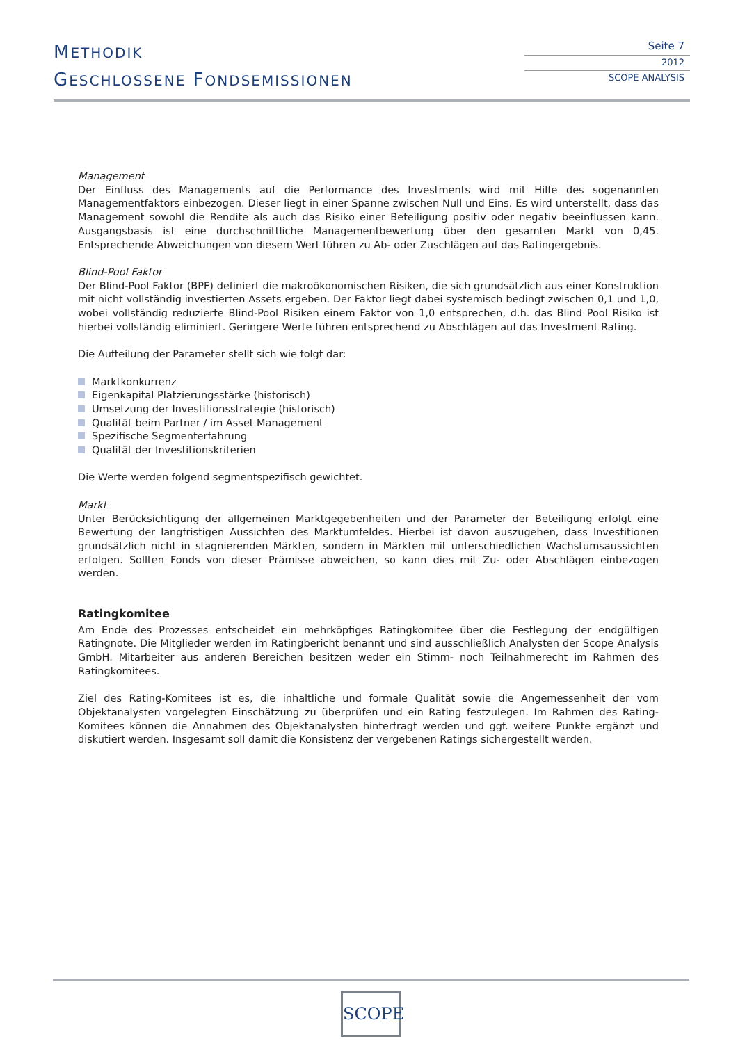METHODIK
GESCHLOSSENE FONDSEMISSIONEN
Seite 7
2012
SCOPE ANALYSIS
Management
Der Einfluss des Managements auf die Performance des Investments wird mit Hilfe des sogenannten Managementfaktors einbezogen. Dieser liegt in einer Spanne zwischen Null und Eins. Es wird unterstellt, dass das Management sowohl die Rendite als auch das Risiko einer Beteiligung positiv oder negativ beeinflussen kann. Ausgangsbasis ist eine durchschnitt­liche Managementbewertung über den gesamten Markt von 0,45. Entsprechende Abweichungen von diesem Wert führen zu Ab- oder Zuschlägen auf das Ratingergebnis.
Blind-Pool Faktor
Der Blind-Pool Faktor (BPF) definiert die makroökonomischen Risiken, die sich grundsätzlich aus einer Konstruktion mit nicht vollständig investierten Assets ergeben. Der Faktor liegt dabei systemisch bedingt zwischen 0,1 und 1,0, wobei voll­ständig reduzierte Blind-Pool Risiken einem Faktor von 1,0 entsprechen, d.h. das Blind Pool Risiko ist hierbei vollständig eliminiert. Geringere Werte führen entsprechend zu Abschlägen auf das Investment Rating.
Die Aufteilung der Parameter stellt sich wie folgt dar:
Marktkonkurrenz
Eigenkapital Platzierungsstärke (historisch)
Umsetzung der Investitionsstrategie (historisch)
Qualität beim Partner / im Asset Management
Spezifische Segmenterfahrung
Qualität der Investitionskriterien
Die Werte werden folgend segmentspezifisch gewichtet.
Markt
Unter Berücksichtigung der allgemeinen Marktgegebenheiten und der Parameter der Beteiligung erfolgt eine Bewertung der langfristigen Aussichten des Marktumfeldes. Hierbei ist davon auszugehen, dass Investitionen grundsätzlich nicht in stagnierenden Märkten, sondern in Märkten mit unterschiedlichen Wachstumsaussichten erfolgen. Sollten Fonds von dieser Prämisse abweichen, so kann dies mit Zu- oder Abschlägen einbezogen werden.
Ratingkomitee
Am Ende des Prozesses entscheidet ein mehrköpfiges Ratingkomitee über die Festlegung der endgültigen Ratingnote. Die Mitglieder werden im Ratingbericht benannt und sind ausschließlich Analysten der Scope Analysis GmbH. Mitarbeiter aus anderen Bereichen besitzen weder ein Stimm- noch Teilnahmerecht im Rahmen des Ratingkomitees.
Ziel des Rating-Komitees ist es, die inhaltliche und formale Qualität sowie die Angemessenheit der vom Objektanalysten vorgelegten Einschätzung zu überprüfen und ein Rating festzulegen. Im Rahmen des Rating-Komitees können die Annah­men des Objektanalysten hinterfragt werden und ggf. weitere Punkte ergänzt und diskutiert werden. Insgesamt soll damit die Konsistenz der vergebenen Ratings sichergestellt werden.
SCOPE